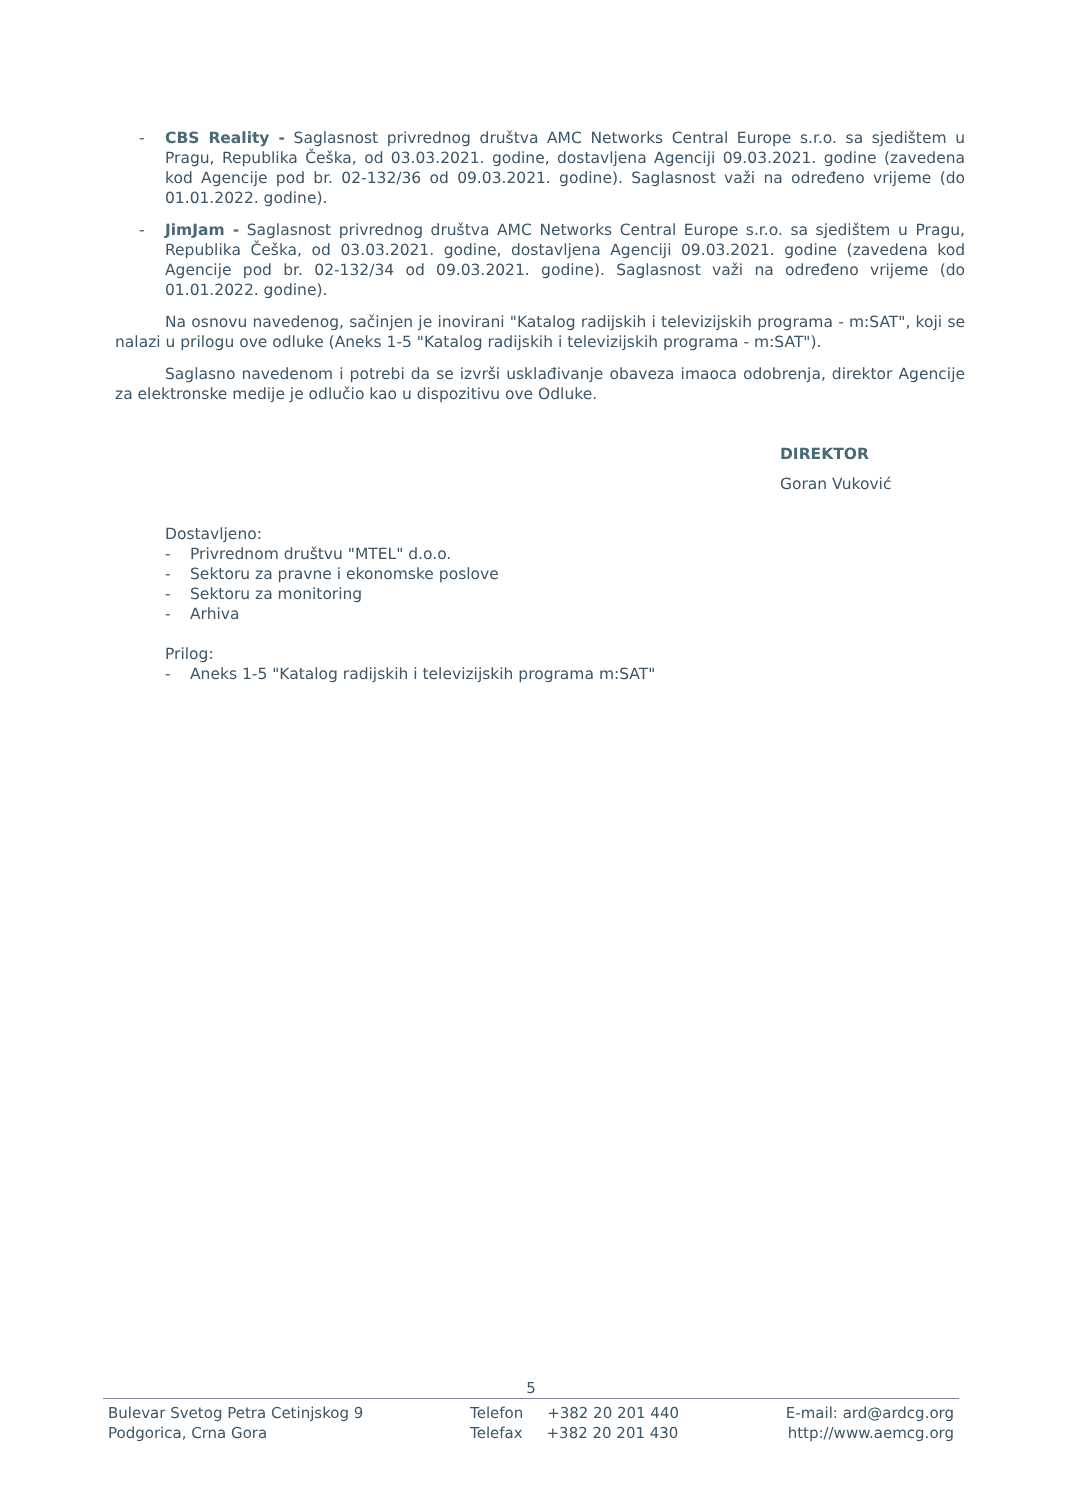- CBS Reality - Saglasnost privrednog društva AMC Networks Central Europe s.r.o. sa sjedištem u Pragu, Republika Češka, od 03.03.2021. godine, dostavljena Agenciji 09.03.2021. godine (zavedena kod Agencije pod br. 02-132/36 od 09.03.2021. godine). Saglasnost važi na određeno vrijeme (do 01.01.2022. godine).
- JimJam - Saglasnost privrednog društva AMC Networks Central Europe s.r.o. sa sjedištem u Pragu, Republika Češka, od 03.03.2021. godine, dostavljena Agenciji 09.03.2021. godine (zavedena kod Agencije pod br. 02-132/34 od 09.03.2021. godine). Saglasnost važi na određeno vrijeme (do 01.01.2022. godine).
Na osnovu navedenog, sačinjen je inovirani "Katalog radijskih i televizijskih programa - m:SAT", koji se nalazi u prilogu ove odluke (Aneks 1-5 "Katalog radijskih i televizijskih programa - m:SAT").
Saglasno navedenom i potrebi da se izvrši usklađivanje obaveza imaoca odobrenja, direktor Agencije za elektronske medije je odlučio kao u dispozitivu ove Odluke.
DIREKTOR
Goran Vuković
Dostavljeno:
- Privrednom društvu "MTEL" d.o.o.
- Sektoru za pravne i ekonomske poslove
- Sektoru za monitoring
- Arhiva
Prilog:
- Aneks 1-5 "Katalog radijskih i televizijskih programa m:SAT"
5
Bulevar Svetog Petra Cetinjskog 9
Podgorica, Crna Gora
Telefon +382 20 201 440
Telefax +382 20 201 430
E-mail: ard@ardcg.org
http://www.aemcg.org